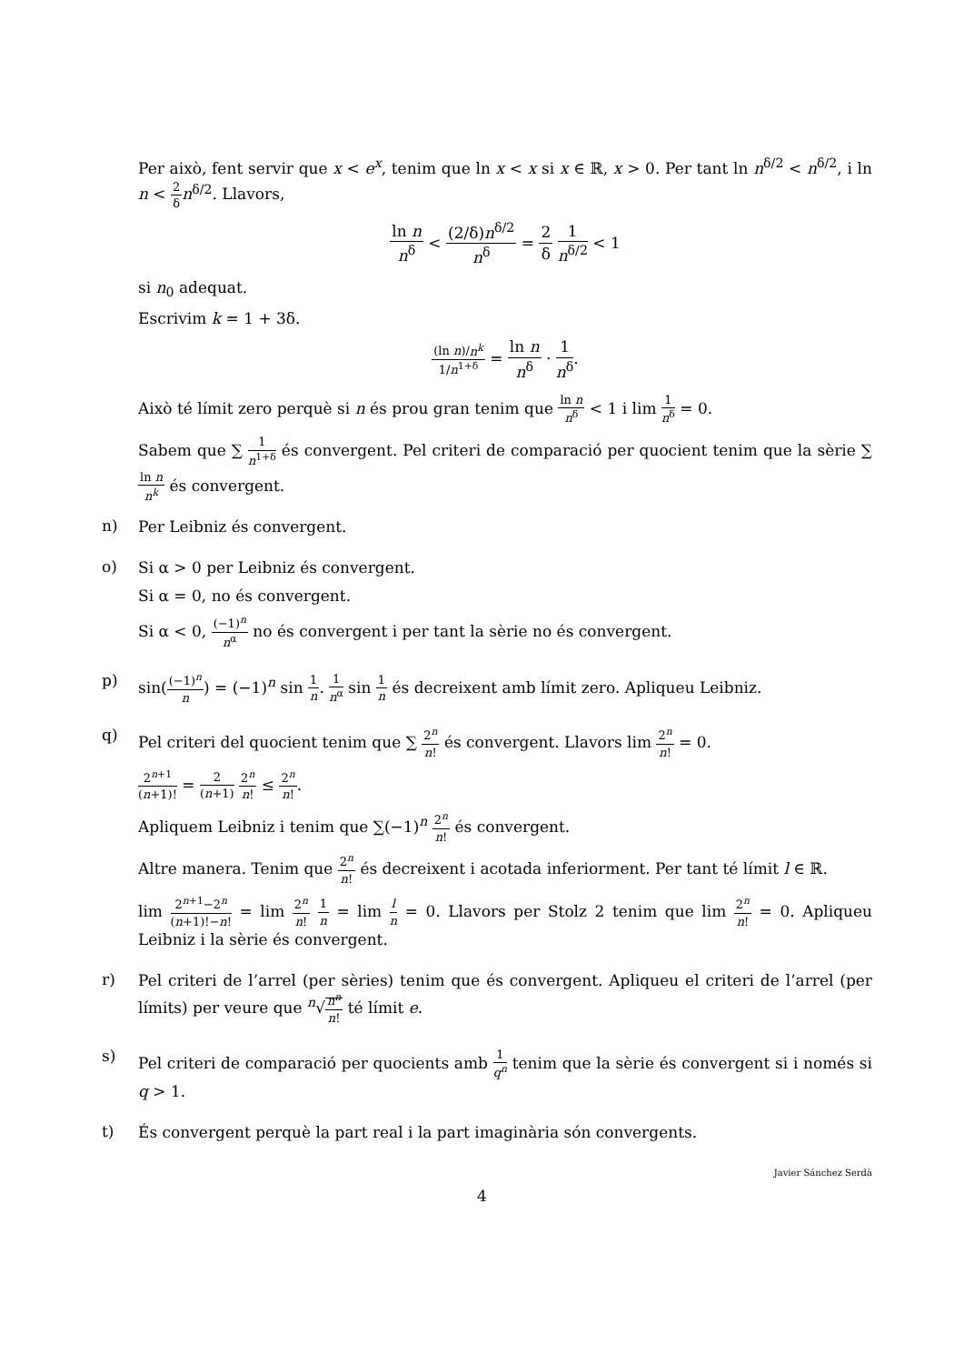Per això, fent servir que x < e<sup>x</sup>, tenim que ln x < x si x ∈ ℝ, x > 0. Per tant ln n<sup>δ/2</sup> < n<sup>δ/2</sup>, i ln n < 2 δ n<sup>δ/2</sup>. Llavors,
ln n n<sup>δ</sup> < (2/δ)n<sup>δ/2</sup> n<sup>δ</sup> = 2 δ 1 n<sup>δ/2</sup> < 1
si n<sub>0</sub> adequat.
Escrivim k = 1 + 3δ.
(ln n)/n<sup>k</sup> 1/n<sup>1+δ</sup> = ln n n<sup>δ</sup> · 1 n<sup>δ</sup>.
Això té límit zero perquè si n és prou gran tenim que ln n n<sup>δ</sup> < 1 i lim 1 n<sup>δ</sup> = 0.
Sabem que ∑ 1 n<sup>1+δ</sup> és convergent. Pel criteri de comparació per quocient tenim que la sèrie ∑ ln n n<sup>k</sup> és convergent.
n)
Per Leibniz és convergent.
o)
Si α > 0 per Leibniz és convergent.
Si α = 0, no és convergent.
Si α < 0, (−1)<sup>n</sup> n<sup>α</sup> no és convergent i per tant la sèrie no és convergent.
p)
sin((−1)<sup>n</sup> n) = (−1)<sup>n</sup> sin 1 n. 1 n<sup>α</sup> sin 1 n és decreixent amb límit zero. Apliqueu Leibniz.
q)
Pel criteri del quocient tenim que ∑ 2<sup>n</sup> n! és convergent. Llavors lim 2<sup>n</sup> n! = 0.
2<sup>n+1</sup> (n+1)! = 2 (n+1) 2<sup>n</sup> n! ≤ 2<sup>n</sup> n!.
Apliquem Leibniz i tenim que ∑(−1)<sup>n</sup> 2<sup>n</sup> n! és convergent.
Altre manera. Tenim que 2<sup>n</sup> n! és decreixent i acotada inferiorment. Per tant té límit l ∈ ℝ.
lim 2<sup>n+1</sup>−2<sup>n</sup> (n+1)!−n! = lim 2<sup>n</sup> n! 1 n = lim l n = 0. Llavors per Stolz 2 tenim que lim 2<sup>n</sup> n! = 0. Apliqueu Leibniz i la sèrie és convergent.
r)
Pel criteri de l’arrel (per sèries) tenim que és convergent. Apliqueu el criteri de l’arrel (per límits) per veure que <sup>n</sup>√n<sup>n</sup> n! té límit e.
s)
Pel criteri de comparació per quocients amb 1 q<sup>n</sup> tenim que la sèrie és convergent si i només si q > 1.
t)
És convergent perquè la part real i la part imaginària són convergents.
Javier Sánchez Serdà
4